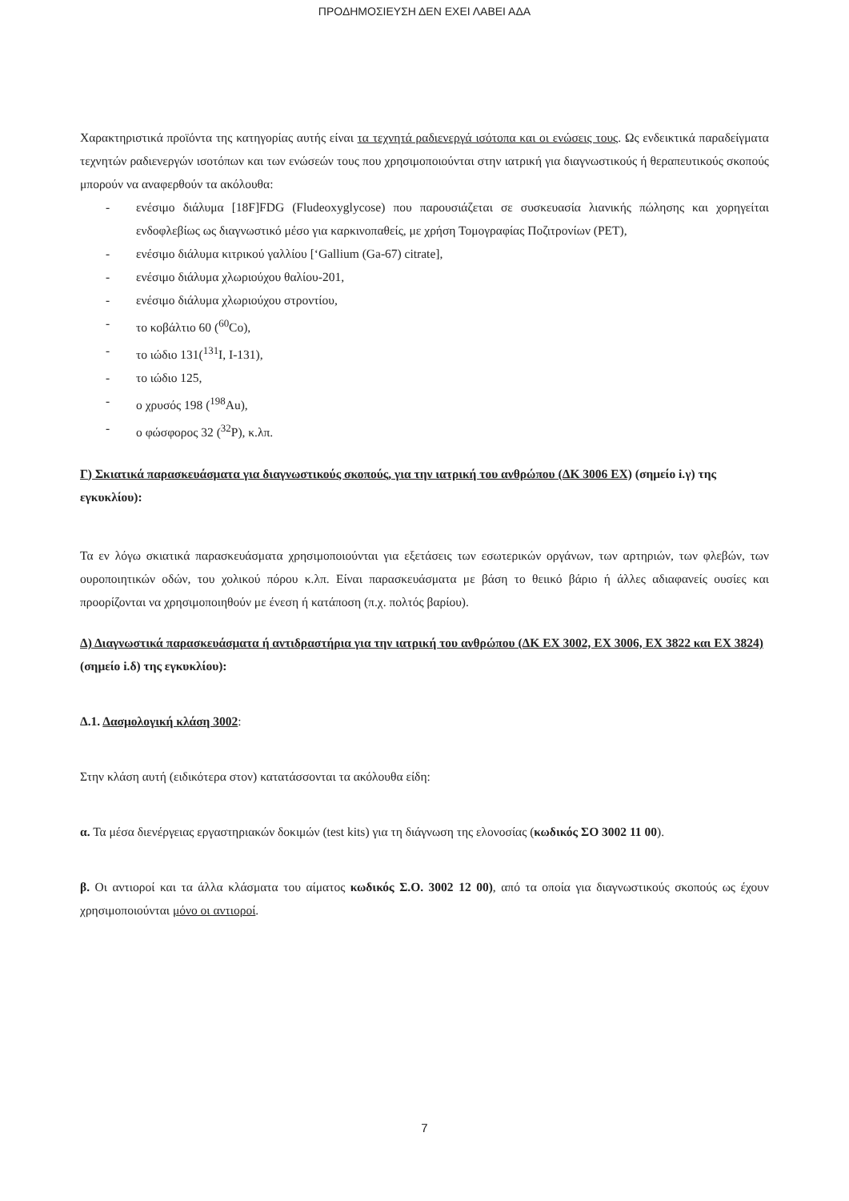ΠΡΟΔΗΜΟΣΙΕΥΣΗ ΔΕΝ ΕΧΕΙ ΛΑΒΕΙ ΑΔΑ
Χαρακτηριστικά προϊόντα της κατηγορίας αυτής είναι τα τεχνητά ραδιενεργά ισότοπα και οι ενώσεις τους. Ως ενδεικτικά παραδείγματα τεχνητών ραδιενεργών ισοτόπων και των ενώσεών τους που χρησιμοποιούνται στην ιατρική για διαγνωστικούς ή θεραπευτικούς σκοπούς μπορούν να αναφερθούν τα ακόλουθα:
- ενέσιμο διάλυμα [18F]FDG (Fludeoxyglycose) που παρουσιάζεται σε συσκευασία λιανικής πώλησης και χορηγείται ενδοφλεβίως ως διαγνωστικό μέσο για καρκινοπαθείς, με χρήση Τομογραφίας Ποζιτρονίων (PET),
- ενέσιμο διάλυμα κιτρικού γαλλίου [‘Gallium (Ga-67) citrate],
- ενέσιμο διάλυμα χλωριούχου θαλίου-201,
- ενέσιμο διάλυμα χλωριούχου στροντίου,
- το κοβάλτιο 60 (<sup>60</sup>Co),
- το ιώδιο 131(<sup>131</sup>I, I-131),
- το ιώδιο 125,
- ο χρυσός 198 (<sup>198</sup>Au),
- ο φώσφορος 32 (<sup>32</sup>P), κ.λπ.
Γ) Σκιατικά παρασκευάσματα για διαγνωστικούς σκοπούς, για την ιατρική του ανθρώπου (ΔΚ 3006 ΕΧ) (σημείο i.γ) της εγκυκλίου):
Τα εν λόγω σκιατικά παρασκευάσματα χρησιμοποιούνται για εξετάσεις των εσωτερικών οργάνων, των αρτηριών, των φλεβών, των ουροποιητικών οδών, του χολικού πόρου κ.λπ. Είναι παρασκευάσματα με βάση το θειικό βάριο ή άλλες αδιαφανείς ουσίες και προορίζονται να χρησιμοποιηθούν με ένεση ή κατάποση (π.χ. πολτός βαρίου).
Δ) Διαγνωστικά παρασκευάσματα ή αντιδραστήρια για την ιατρική του ανθρώπου (ΔΚ ΕΧ 3002, ΕΧ 3006, ΕΧ 3822 και ΕΧ 3824) (σημείο i.δ) της εγκυκλίου):
Δ.1. Δασμολογική κλάση 3002:
Στην κλάση αυτή (ειδικότερα στον) κατατάσσονται τα ακόλουθα είδη:
α. Τα μέσα διενέργειας εργαστηριακών δοκιμών (test kits) για τη διάγνωση της ελονοσίας (κωδικός ΣΟ 3002 11 00).
β. Οι αντιοροί και τα άλλα κλάσματα του αίματος κωδικός Σ.Ο. 3002 12 00), από τα οποία για διαγνωστικούς σκοπούς ως έχουν χρησιμοποιούνται μόνο οι αντιοροί.
7